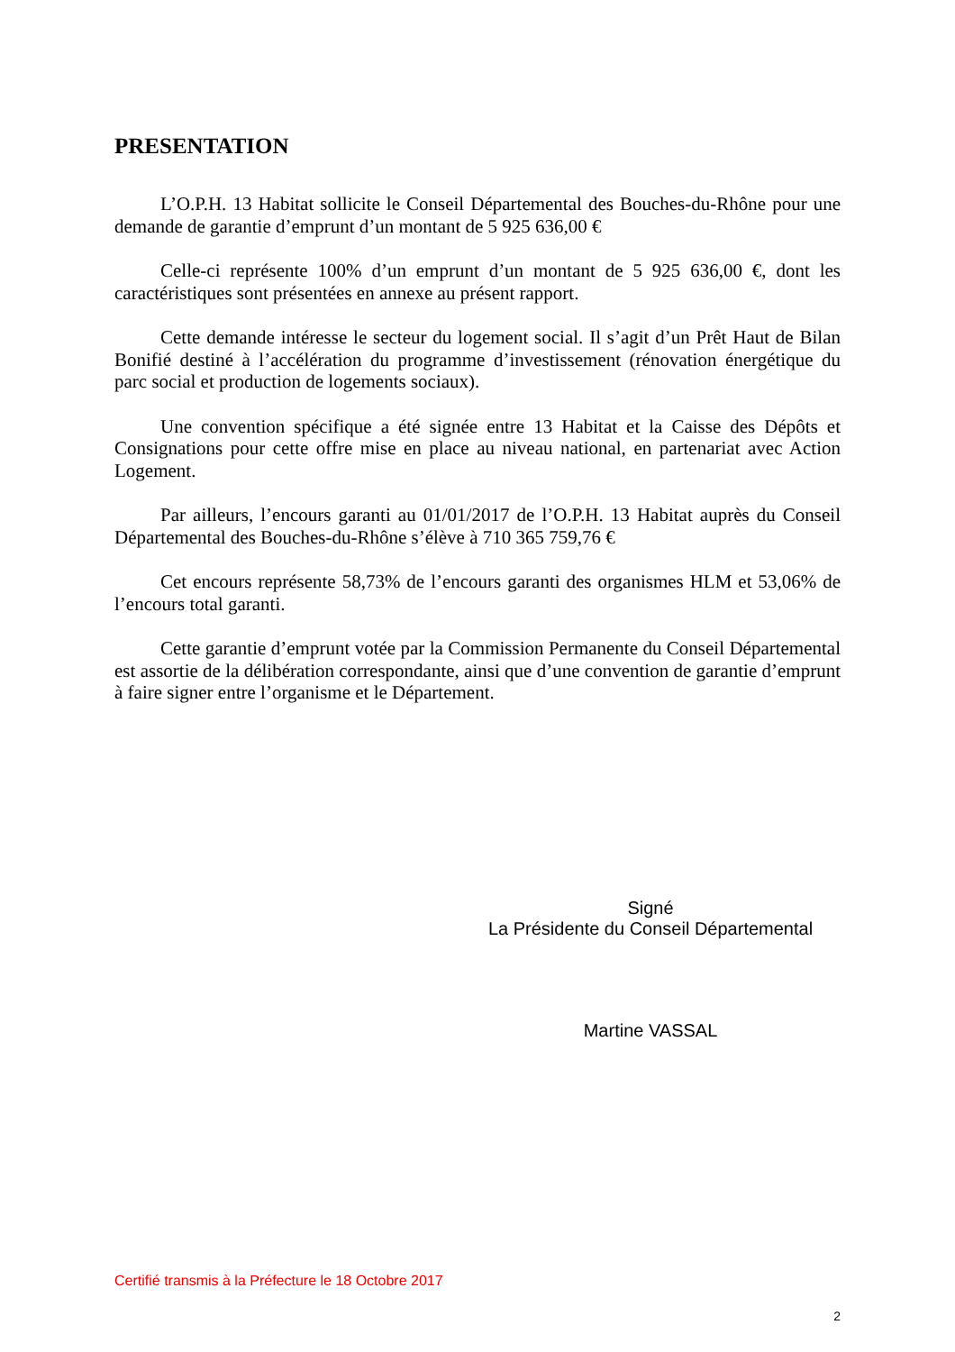PRESENTATION
L’O.P.H. 13 Habitat sollicite le Conseil Départemental des Bouches-du-Rhône pour une demande de garantie d’emprunt d’un montant de 5 925 636,00 €
Celle-ci représente 100% d’un emprunt d’un montant de 5 925 636,00 €, dont les caractéristiques sont présentées en annexe au présent rapport.
Cette demande intéresse le secteur du logement social. Il s’agit d’un Prêt Haut de Bilan Bonifié destiné à l’accélération du programme d’investissement (rénovation énergétique du parc social et production de logements sociaux).
Une convention spécifique a été signée entre 13 Habitat et la Caisse des Dépôts et Consignations pour cette offre mise en place au niveau national, en partenariat avec Action Logement.
Par ailleurs, l’encours garanti au 01/01/2017 de l’O.P.H. 13 Habitat auprès du Conseil Départemental des Bouches-du-Rhône s’élève à 710 365 759,76 €
Cet encours représente 58,73% de l’encours garanti des organismes HLM et 53,06% de l’encours total garanti.
Cette garantie d’emprunt votée par la Commission Permanente du Conseil Départemental est assortie de la délibération correspondante, ainsi que d’une convention de garantie d’emprunt à faire signer entre l’organisme et le Département.
Signé
La Présidente du Conseil Départemental
Martine VASSAL
Certifié transmis à la Préfecture le 18 Octobre 2017
2